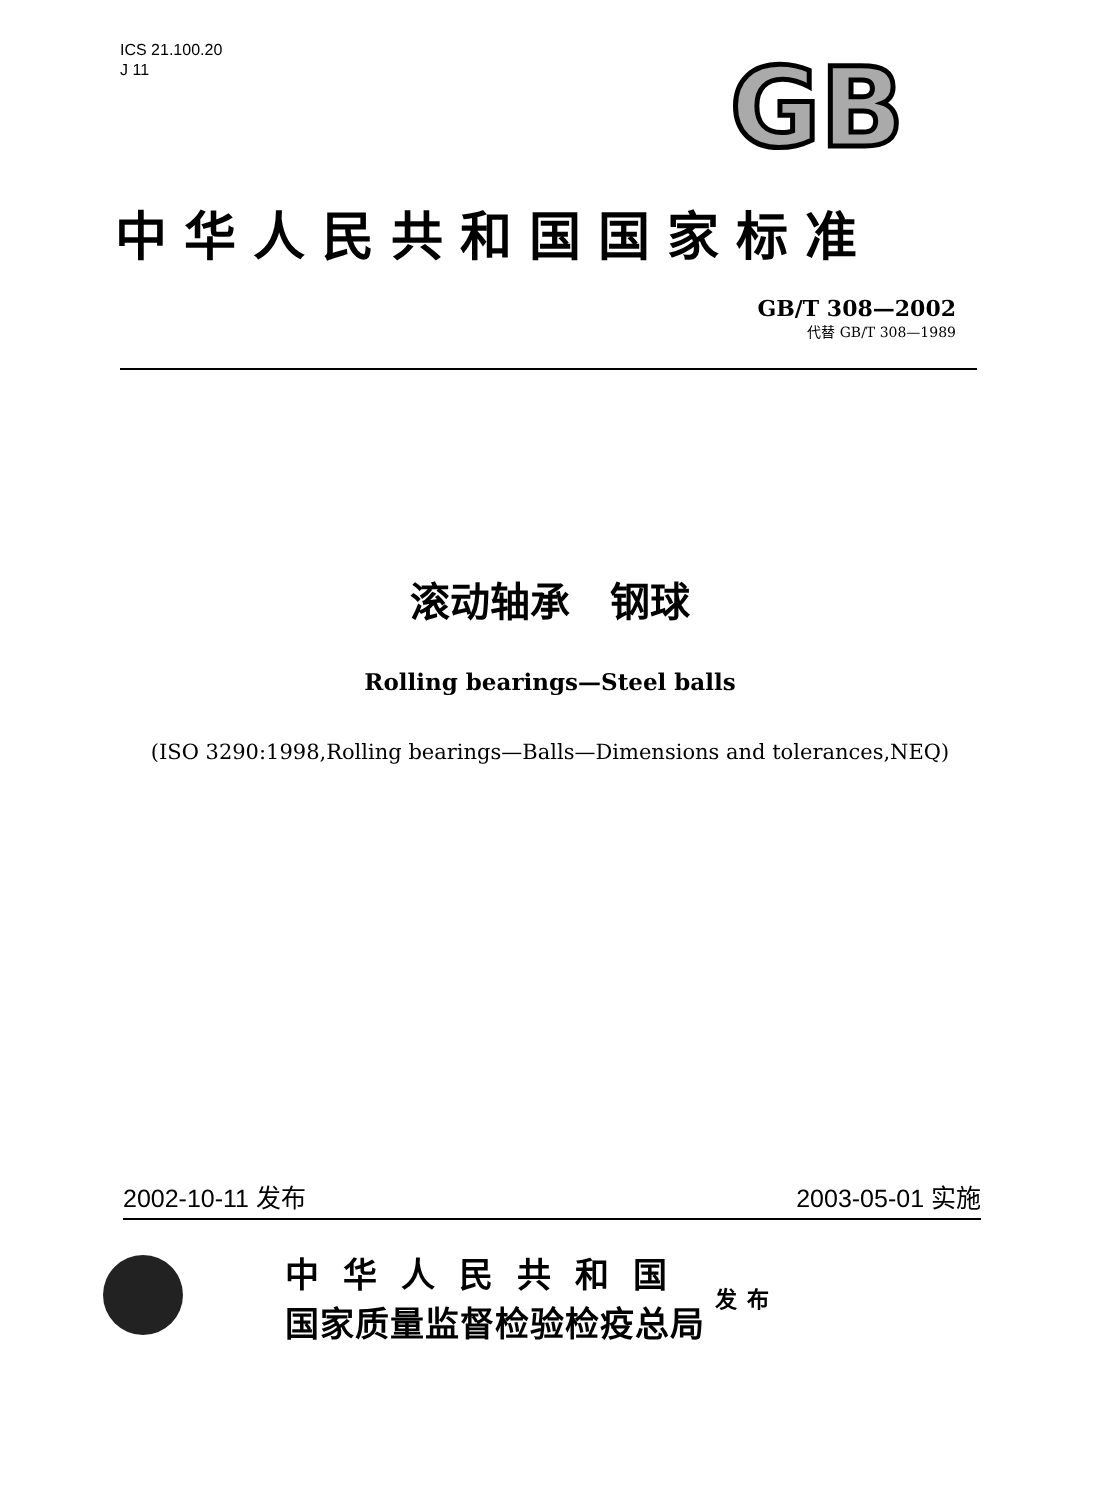ICS 21.100.20
J 11
GB
中华人民共和国国家标准
GB/T 308—2002
代替 GB/T 308—1989
滚动轴承　钢球
Rolling bearings—Steel balls
(ISO 3290:1998,Rolling bearings—Balls—Dimensions and tolerances,NEQ)
2002-10-11 发布 2003-05-01 实施
中华人民共和国
国家质量监督检验检疫总局
发布